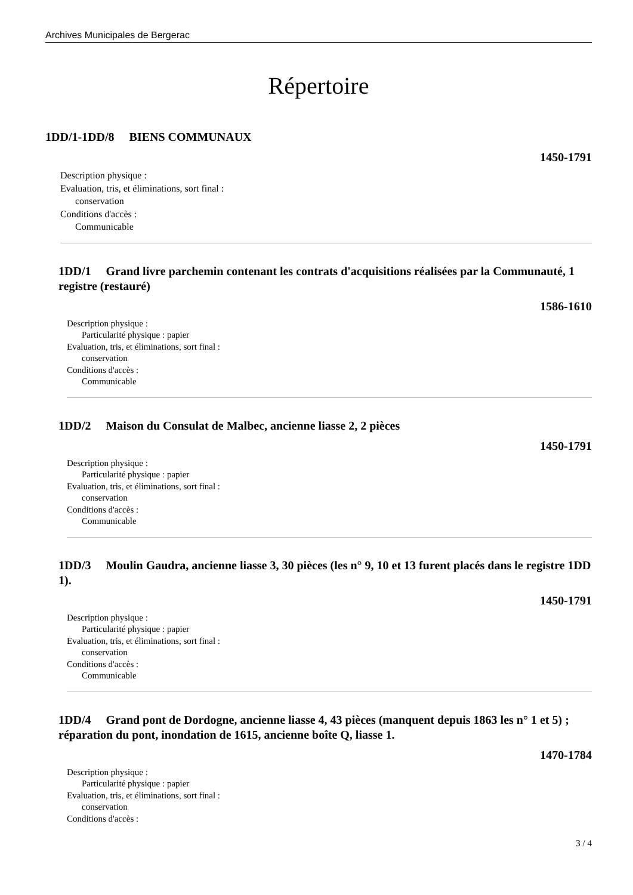Archives Municipales de Bergerac
Répertoire
1DD/1-1DD/8 BIENS COMMUNAUX
1450-1791
Description physique :
Evaluation, tris, et éliminations, sort final :
conservation
Conditions d'accès :
Communicable
1DD/1 Grand livre parchemin contenant les contrats d'acquisitions réalisées par la Communauté, 1 registre (restauré)
1586-1610
Description physique :
Particularité physique : papier
Evaluation, tris, et éliminations, sort final :
conservation
Conditions d'accès :
Communicable
1DD/2 Maison du Consulat de Malbec, ancienne liasse 2, 2 pièces
1450-1791
Description physique :
Particularité physique : papier
Evaluation, tris, et éliminations, sort final :
conservation
Conditions d'accès :
Communicable
1DD/3 Moulin Gaudra, ancienne liasse 3, 30 pièces (les n° 9, 10 et 13 furent placés dans le registre 1DD 1).
1450-1791
Description physique :
Particularité physique : papier
Evaluation, tris, et éliminations, sort final :
conservation
Conditions d'accès :
Communicable
1DD/4 Grand pont de Dordogne, ancienne liasse 4, 43 pièces (manquent depuis 1863 les n° 1 et 5) ; réparation du pont, inondation de 1615, ancienne boîte Q, liasse 1.
1470-1784
Description physique :
Particularité physique : papier
Evaluation, tris, et éliminations, sort final :
conservation
Conditions d'accès :
3 / 4